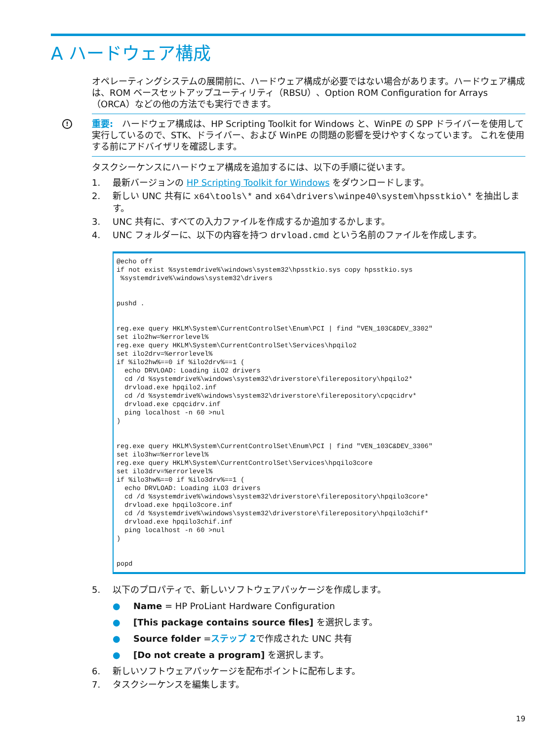A ハードウェア構成
オペレーティングシステムの展開前に、ハードウェア構成が必要ではない場合があります。ハードウェア構成は、ROM ベースセットアップユーティリティ（RBSU）、Option ROM Configuration for Arrays（ORCA）などの他の方法でも実行できます。
! 重要:　ハードウェア構成は、HP Scripting Toolkit for Windows と、WinPE の SPP ドライバーを使用して実行しているので、STK、ドライバー、および WinPE の問題の影響を受けやすくなっています。 これを使用する前にアドバイザリを確認します。
タスクシーケンスにハードウェア構成を追加するには、以下の手順に従います。
1. 最新バージョンの HP Scripting Toolkit for Windows をダウンロードします。
2. 新しい UNC 共有に x64\tools\* and x64\drivers\winpe40\system\hpsstkio\* を抽出します。
3. UNC 共有に、すべての入力ファイルを作成するか追加するかします。
4. UNC フォルダーに、以下の内容を持つ drvload.cmd という名前のファイルを作成します。
@echo off
if not exist %systemdrive%\windows\system32\hpsstkio.sys copy hpsstkio.sys
 %systemdrive%\windows\system32\drivers


pushd .


reg.exe query HKLM\System\CurrentControlSet\Enum\PCI | find "VEN_103C&DEV_3302"
set ilo2hw=%errorlevel%
reg.exe query HKLM\System\CurrentControlSet\Services\hpqilo2
set ilo2drv=%errorlevel%
if %ilo2hw%==0 if %ilo2drv%==1 (
  echo DRVLOAD: Loading iLO2 drivers
  cd /d %systemdrive%\windows\system32\driverstore\filerepository\hpqilo2*
  drvload.exe hpqilo2.inf
  cd /d %systemdrive%\windows\system32\driverstore\filerepository\cpqcidrv*
  drvload.exe cpqcidrv.inf
  ping localhost -n 60 >nul
)


reg.exe query HKLM\System\CurrentControlSet\Enum\PCI | find "VEN_103C&DEV_3306"
set ilo3hw=%errorlevel%
reg.exe query HKLM\System\CurrentControlSet\Services\hpqilo3core
set ilo3drv=%errorlevel%
if %ilo3hw%==0 if %ilo3drv%==1 (
  echo DRVLOAD: Loading iLO3 drivers
  cd /d %systemdrive%\windows\system32\driverstore\filerepository\hpqilo3core*
  drvload.exe hpqilo3core.inf
  cd /d %systemdrive%\windows\system32\driverstore\filerepository\hpqilo3chif*
  drvload.exe hpqilo3chif.inf
  ping localhost -n 60 >nul
)


popd
5. 以下のプロパティで、新しいソフトウェアパッケージを作成します。
● Name = HP ProLiant Hardware Configuration
● [This package contains source files] を選択します。
● Source folder =ステップ 2で作成された UNC 共有
● [Do not create a program] を選択します。
6. 新しいソフトウェアパッケージを配布ポイントに配布します。
7. タスクシーケンスを編集します。
19